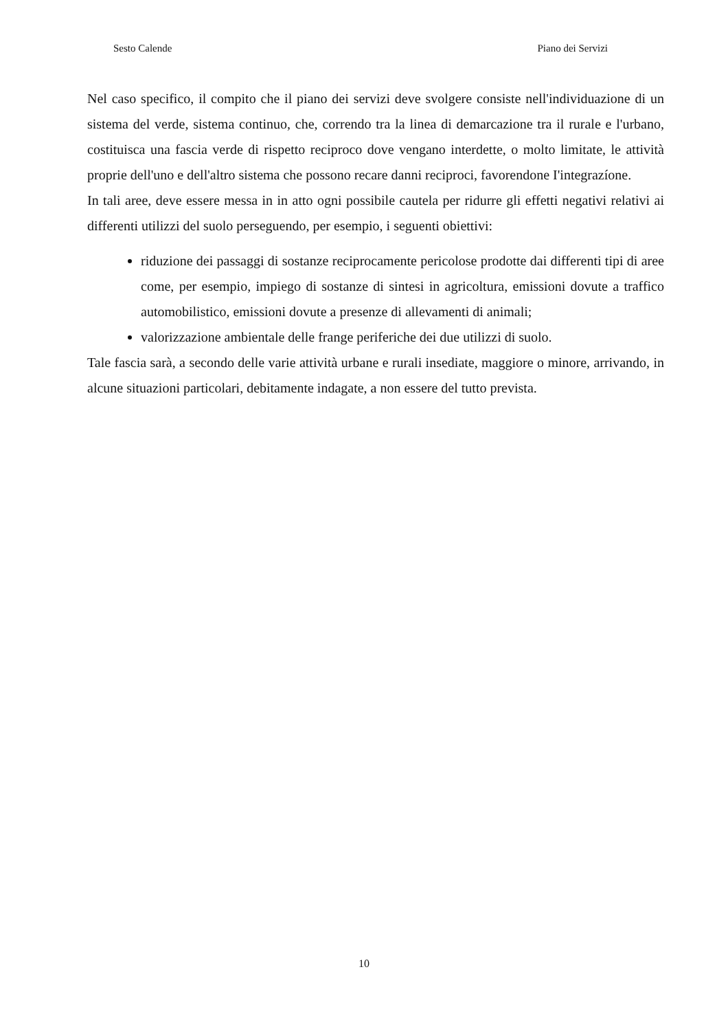Sesto Calende Piano dei Servizi
Nel caso specifico, il compito che il piano dei servizi deve svolgere consiste nell'individuazione di un sistema del verde, sistema continuo, che, correndo tra la linea di demarcazione tra il rurale e l'urbano, costituisca una fascia verde di rispetto reciproco dove vengano interdette, o molto limitate, le attività proprie dell'uno e dell'altro sistema che possono recare danni reciproci, favorendone I'integrazíone.
In tali aree, deve essere messa in in atto ogni possibile cautela per ridurre gli effetti negativi relativi ai differenti utilizzi del suolo perseguendo, per esempio, i seguenti obiettivi:
riduzione dei passaggi di sostanze reciprocamente pericolose prodotte dai differenti tipi di aree come, per esempio, impiego di sostanze di sintesi in agricoltura, emissioni dovute a traffico automobilistico, emissioni dovute a presenze di allevamenti di animali;
valorizzazione ambientale delle frange periferiche dei due utilizzi di suolo.
Tale fascia sarà, a secondo delle varie attività urbane e rurali insediate, maggiore o minore, arrivando, in alcune situazioni particolari, debitamente indagate, a non essere del tutto prevista.
10